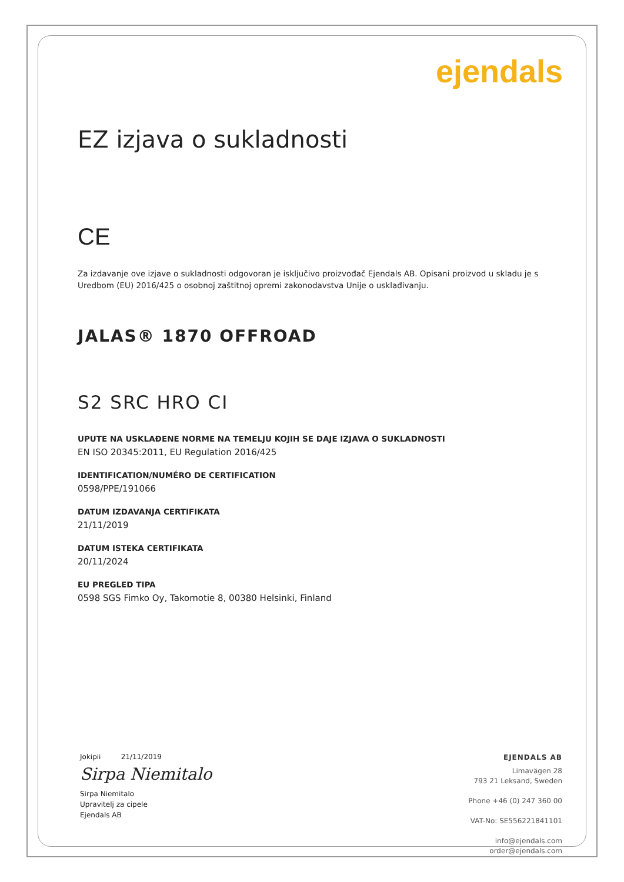ejendals
EZ izjava o sukladnosti
CE
Za izdavanje ove izjave o sukladnosti odgovoran je isključivo proizvođač Ejendals AB. Opisani proizvod u skladu je s Uredbom (EU) 2016/425 o osobnoj zaštitnoj opremi zakonodavstva Unije o usklađivanju.
JALAS® 1870 OFFROAD
S2 SRC HRO CI
UPUTE NA USKLAĐENE NORME NA TEMELJU KOJIH SE DAJE IZJAVA O SUKLADNOSTI
EN ISO 20345:2011, EU Regulation 2016/425
IDENTIFICATION/NUMÉRO DE CERTIFICATION
0598/PPE/191066
DATUM IZDAVANJA CERTIFIKATA
21/11/2019
DATUM ISTEKA CERTIFIKATA
20/11/2024
EU PREGLED TIPA
0598 SGS Fimko Oy, Takomotie 8, 00380 Helsinki, Finland
Jokipii 21/11/2019
Sirpa Niemitalo
Sirpa Niemitalo
Upravitelj za cipele
Ejendals AB
EJENDALS AB
Limavägen 28
793 21 Leksand, Sweden
Phone +46 (0) 247 360 00
VAT-No: SE556221841101
info@ejendals.com
order@ejendals.com